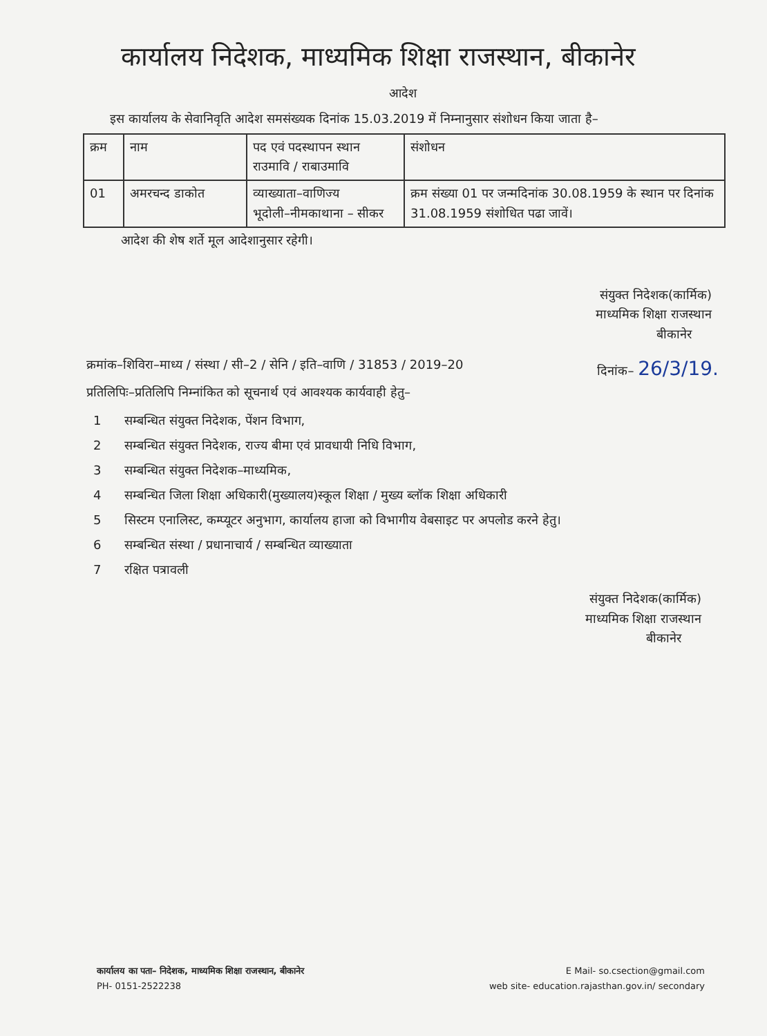कार्यालय निदेशक, माध्यमिक शिक्षा राजस्थान, बीकानेर
आदेश
इस कार्यालय के सेवानिवृति आदेश समसंख्यक दिनांक 15.03.2019 में निम्नानुसार संशोधन किया जाता है–
| क्रम | नाम | पद एवं पदस्थापन स्थान राउमावि / राबाउमावि | संशोधन |
| 01 | अमरचन्द डाकोत | व्याख्याता–वाणिज्य भूदोली–नीमकाथाना – सीकर | क्रम संख्या 01 पर जन्मदिनांक 30.08.1959 के स्थान पर दिनांक 31.08.1959 संशोधित पढा जावें। |
आदेश की शेष शर्ते मूल आदेशानुसार रहेगी।
संयुक्त निदेशक(कार्मिक)
माध्यमिक शिक्षा राजस्थान
बीकानेर
क्रमांक–शिविरा–माध्य / संस्था / सी–2 / सेनि / इति–वाणि / 31853 / 2019–20 दिनांक– 26/3/19.
प्रतिलिपिः–प्रतिलिपि निम्नांकित को सूचनार्थ एवं आवश्यक कार्यवाही हेतु–
1 सम्बन्धित संयुक्त निदेशक, पेंशन विभाग,
2 सम्बन्धित संयुक्त निदेशक, राज्य बीमा एवं प्रावधायी निधि विभाग,
3 सम्बन्धित संयुक्त निदेशक–माध्यमिक,
4 सम्बन्धित जिला शिक्षा अधिकारी(मुख्यालय)स्कूल शिक्षा / मुख्य ब्लॉक शिक्षा अधिकारी
5 सिस्टम एनालिस्ट, कम्प्यूटर अनुभाग, कार्यालय हाजा को विभागीय वेबसाइट पर अपलोड करने हेतु।
6 सम्बन्धित संस्था / प्रधानाचार्य / सम्बन्धित व्याख्याता
7 रक्षित पत्रावली
संयुक्त निदेशक(कार्मिक)
माध्यमिक शिक्षा राजस्थान
बीकानेर
कार्यालय का पता– निदेशक, माध्यमिक शिक्षा राजस्थान, बीकानेर
PH- 0151-2522238
E Mail- so.csection@gmail.com
web site- education.rajasthan.gov.in/ secondary